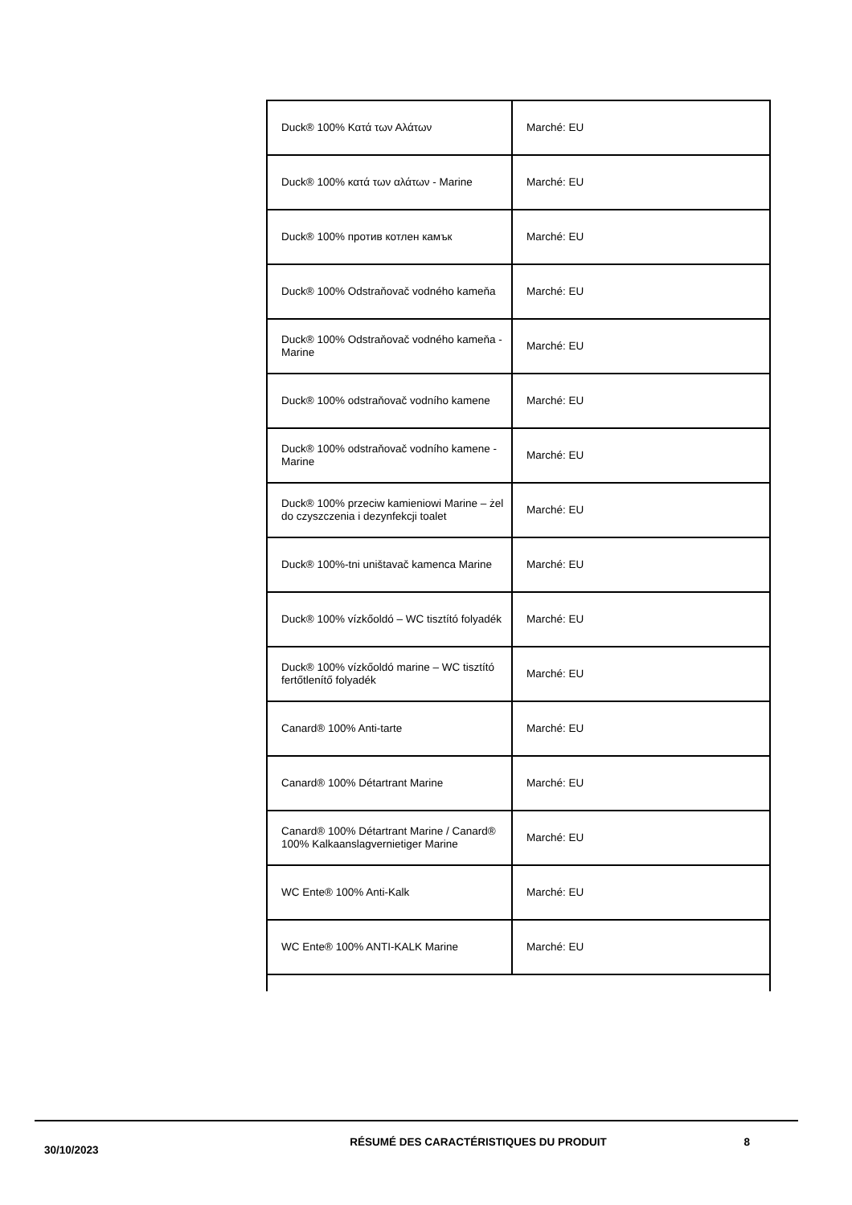| Duck® 100% Κατά των Αλάτων | Marché: EU |
| Duck® 100% κατά των αλάτων - Marine | Marché: EU |
| Duck® 100% против котлен камък | Marché: EU |
| Duck® 100% Odstraňovač vodného kameňa | Marché: EU |
| Duck® 100% Odstraňovač vodného kameňa - Marine | Marché: EU |
| Duck® 100% odstraňovač vodního kamene | Marché: EU |
| Duck® 100% odstraňovač vodního kamene - Marine | Marché: EU |
| Duck® 100% przeciw kamieniowi Marine – żel do czyszczenia i dezynfekcji toalet | Marché: EU |
| Duck® 100%-tni uništavač kamenca Marine | Marché: EU |
| Duck® 100% vízkőoldó – WC tisztító folyadék | Marché: EU |
| Duck® 100% vízkőoldó marine – WC tisztító fertőtlenítő folyadék | Marché: EU |
| Canard® 100% Anti-tarte | Marché: EU |
| Canard® 100% Détartrant Marine | Marché: EU |
| Canard® 100% Détartrant Marine / Canard® 100% Kalkaanslagvernietiger Marine | Marché: EU |
| WC Ente® 100% Anti-Kalk | Marché: EU |
| WC Ente® 100% ANTI-KALK Marine | Marché: EU |
30/10/2023
RÉSUMÉ DES CARACTÉRISTIQUES DU PRODUIT 8